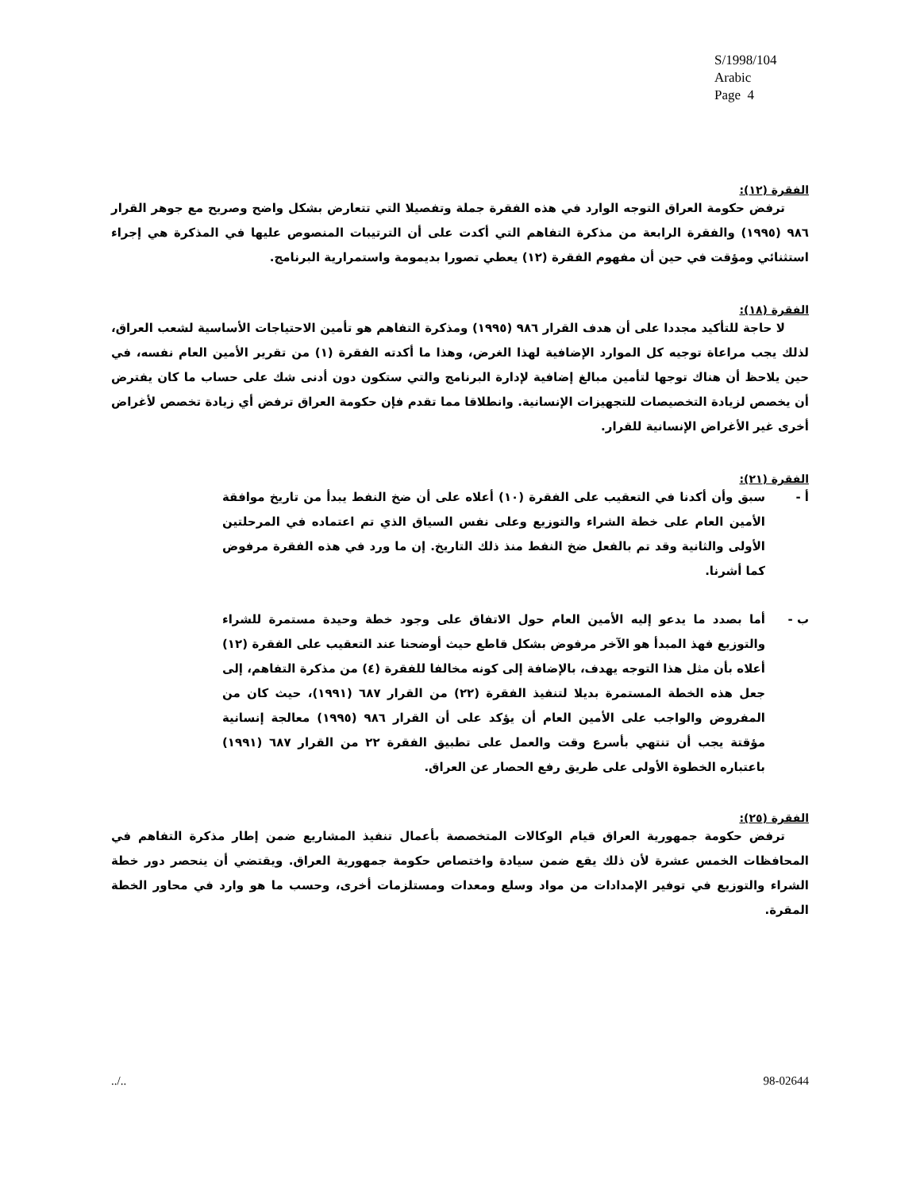S/1998/104
Arabic
Page 4
الفقرة (١٢):
ترفض حكومة العراق التوجه الوارد في هذه الفقرة جملة وتفصيلا التي تتعارض بشكل واضح وصريح مع جوهر القرار ٩٨٦ (١٩٩٥) والفقرة الرابعة من مذكرة التفاهم التي أكدت على أن الترتيبات المنصوص عليها في المذكرة هي إجراء استثنائي ومؤقت في حين أن مفهوم الفقرة (١٢) يعطي تصورا بديمومة واستمرارية البرنامج.
الفقرة (١٨):
لا حاجة للتأكيد مجددا على أن هدف القرار ٩٨٦ (١٩٩٥) ومذكرة التفاهم هو تأمين الاحتياجات الأساسية لشعب العراق، لذلك يجب مراعاة توجيه كل الموارد الإضافية لهذا الغرض، وهذا ما أكدته الفقرة (١) من تقرير الأمين العام نفسه، في حين يلاحظ أن هناك توجها لتأمين مبالغ إضافية لإدارة البرنامج والتي ستكون دون أدنى شك على حساب ما كان يفترض أن يخصص لزيادة التخصيصات للتجهيزات الإنسانية. وانطلاقا مما تقدم فإن حكومة العراق ترفض أي زيادة تخصص لأغراض أخرى غير الأغراض الإنسانية للقرار.
الفقرة (٢١):
أ - سبق وأن أكدنا في التعقيب على الفقرة (١٠) أعلاه على أن ضخ النفط يبدأ من تاريخ موافقة الأمين العام على خطة الشراء والتوزيع وعلى نفس السياق الذي تم اعتماده في المرحلتين الأولى والثانية وقد تم بالفعل ضخ النفط منذ ذلك التاريخ. إن ما ورد في هذه الفقرة مرفوض كما أشرنا.
ب - أما بصدد ما يدعو إليه الأمين العام حول الاتفاق على وجود خطة وحيدة مستمرة للشراء والتوزيع فهذ المبدأ هو الآخر مرفوض بشكل قاطع حيث أوضحنا عند التعقيب على الفقرة (١٢) أعلاه بأن مثل هذا التوجه يهدف، بالإضافة إلى كونه مخالفا للفقرة (٤) من مذكرة التفاهم، إلى جعل هذه الخطة المستمرة بديلا لتنفيذ الفقرة (٢٢) من القرار ٦٨٧ (١٩٩١)، حيث كان من المفروض والواجب على الأمين العام أن يؤكد على أن القرار ٩٨٦ (١٩٩٥) معالجة إنسانية مؤقتة يجب أن تنتهي بأسرع وقت والعمل على تطبيق الفقرة ٢٢ من القرار ٦٨٧ (١٩٩١) باعتباره الخطوة الأولى على طريق رفع الحصار عن العراق.
الفقرة (٢٥):
ترفض حكومة جمهورية العراق قيام الوكالات المتخصصة بأعمال تنفيذ المشاريع ضمن إطار مذكرة التفاهم في المحافظات الخمس عشرة لأن ذلك يقع ضمن سيادة واختصاص حكومة جمهورية العراق. ويقتضي أن ينحصر دور خطة الشراء والتوزيع في توفير الإمدادات من مواد وسلع ومعدات ومستلزمات أخرى، وحسب ما هو وارد في محاور الخطة المقرة.
../.. 98-02644